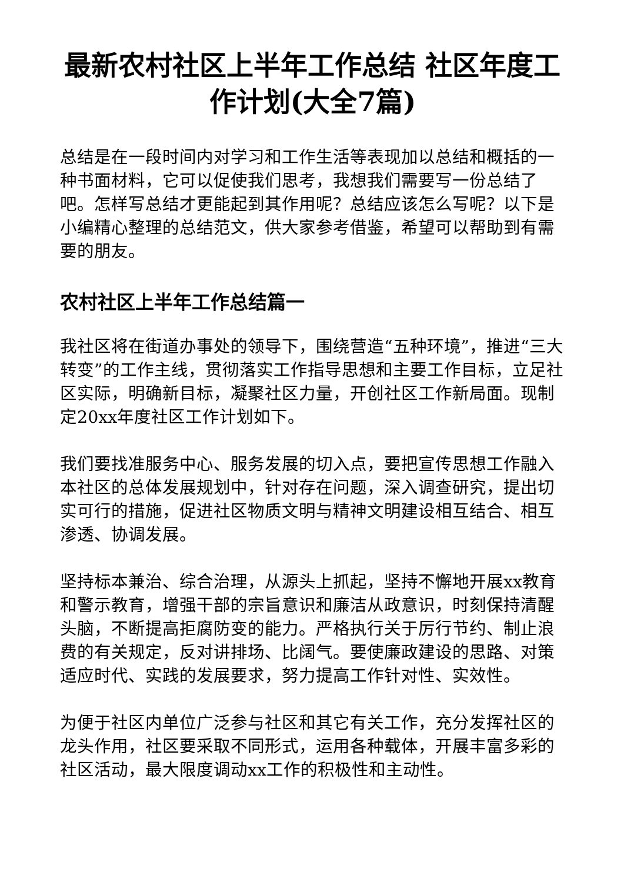最新农村社区上半年工作总结 社区年度工作计划(大全7篇)
总结是在一段时间内对学习和工作生活等表现加以总结和概括的一种书面材料，它可以促使我们思考，我想我们需要写一份总结了吧。怎样写总结才更能起到其作用呢？总结应该怎么写呢？以下是小编精心整理的总结范文，供大家参考借鉴，希望可以帮助到有需要的朋友。
农村社区上半年工作总结篇一
我社区将在街道办事处的领导下，围绕营造“五种环境”，推进“三大转变”的工作主线，贯彻落实工作指导思想和主要工作目标，立足社区实际，明确新目标，凝聚社区力量，开创社区工作新局面。现制定20xx年度社区工作计划如下。
我们要找准服务中心、服务发展的切入点，要把宣传思想工作融入本社区的总体发展规划中，针对存在问题，深入调查研究，提出切实可行的措施，促进社区物质文明与精神文明建设相互结合、相互渗透、协调发展。
坚持标本兼治、综合治理，从源头上抓起，坚持不懈地开展xx教育和警示教育，增强干部的宗旨意识和廉洁从政意识，时刻保持清醒头脑，不断提高拒腐防变的能力。严格执行关于厉行节约、制止浪费的有关规定，反对讲排场、比阔气。要使廉政建设的思路、对策适应时代、实践的发展要求，努力提高工作针对性、实效性。
为便于社区内单位广泛参与社区和其它有关工作，充分发挥社区的龙头作用，社区要采取不同形式，运用各种载体，开展丰富多彩的社区活动，最大限度调动xx工作的积极性和主动性。